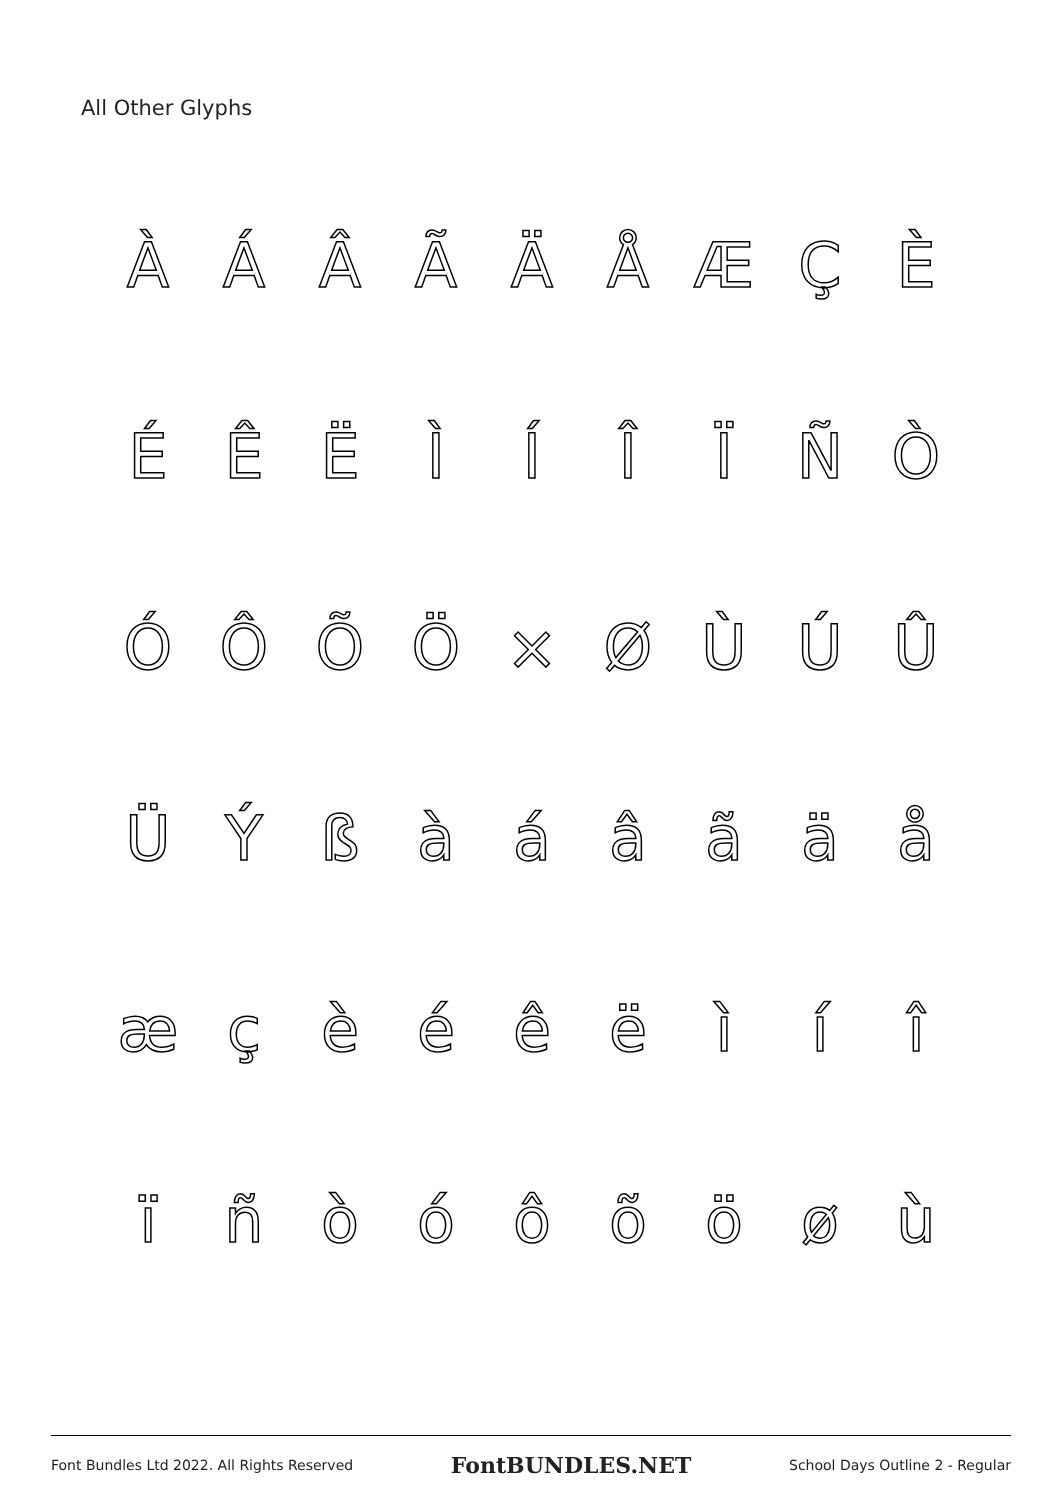All Other Glyphs
ÀÁÂÃÄÅÆÇÈ
ÉÊËÌÍÎÏÑÒ
ÓÔÕÖ × ØÙÚÛ
ÜÝßàáâãäå
æçèéêëìíî
ïñòóôõöøù
Font Bundles Ltd 2022. All Rights Reserved FontBUNDLES.NET School Days Outline 2 - Regular